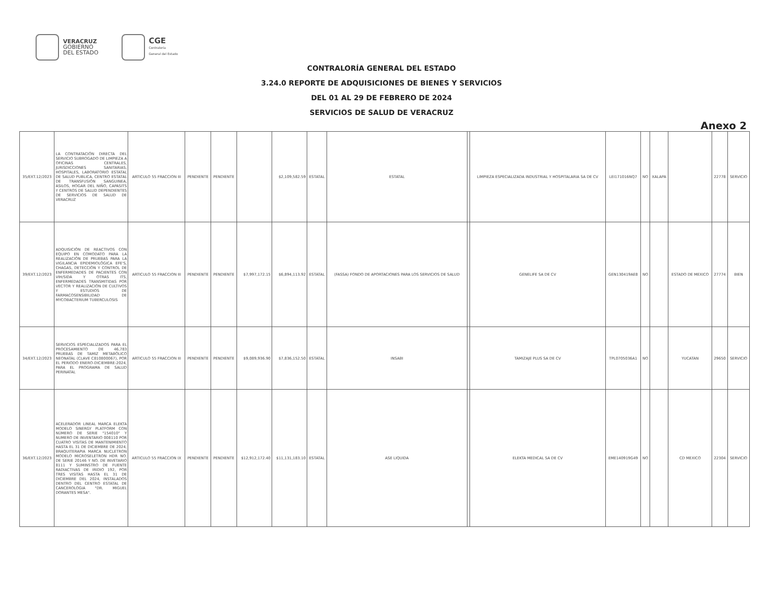VERACRUZ
GOBIERNO
DEL ESTADO
CGE
Contraloría
General del Estado
CONTRALORÍA GENERAL DEL ESTADO
3.24.0 REPORTE DE ADQUISICIONES DE BIENES Y SERVICIOS
DEL 01 AL 29 DE FEBRERO DE 2024
SERVICIOS DE SALUD DE VERACRUZ
Anexo 2
| 35/EXT.12/2023 | LA CONTRATACIÓN DIRECTA DEL SERVICIO SUBROGADO DE LIMPIEZA A OFICINAS CENTRALES, JURISDICCIONES SANITARIAS, HOSPITALES, LABORATORIO ESTATAL DE SALUD PUBLICA, CENTRO ESTATAL DE TRANSFUSIÓN SANGUINEA, ASILOS, HOGAR DEL NIÑO, CAPASITS Y CENTROS DE SALUD DEPENDIENTES DE SERVICIOS DE SALUD DE VERACRUZ | ARTICULO 55 FRACCION III | PENDIENTE | PENDIENTE | | $2,109,582.59 | ESTATAL | ESTATAL | | LIMPIEZA ESPECIALIZADA INDUSTRIAL Y HOSPITALARIA SA DE CV | LEI171016NQ7 | NO | XALAPA | | 22778 | SERVICIO |
| 39/EXT.12/2023 | ADQUISICIÓN DE REACTIVOS CON EQUIPO EN COMODATO PARA LA REALIZACIÓN DE PRUEBAS PARA LA VIGILANCIA EPIDEMIOLÓGICA EFE'S, CHAGAS, DETECCIÓN Y CONTROL DE ENFERMEDADES DE PACIENTES CON VIH/SIDA Y OTRAS ITS, ENFERMEDADES TRANSMITIDAS POR VECTOR Y REALIZACIÓN DE CULTIVOS Y ESTUDIOS DE FARMACOSENSIBILIDAD DE MYCOBACTERIUM TUBERCULOSIS | ARTICULO 55 FRACCION III | PENDIENTE | PENDIENTE | $7,997,172.15 | $6,894,113.92 | ESTATAL | (FASSA) FONDO DE APORTACIONES PARA LOS SERVICIOS DE SALUD | | GENELIFE SA DE CV | GEN130419AE8 | NO | | ESTADO DE MEXICO | 27774 | BIEN |
| 34/EXT.12/2023 | SERVICIOS ESPECIALIZADOS PARA EL PROCESAMIENTO DE 46,783 PRUEBAS DE TAMIZ METABÓLICO NEONATAL (CLAVE C810800067), POR EL PERIODO ENERO-DICIEMBRE-2024, PARA EL PROGRAMA DE SALUD PERINATAL | ARTICULO 55 FRACCION III | PENDIENTE | PENDIENTE | $9,089,936.90 | $7,836,152.50 | ESTATAL | INSABI | | TAMIZAJE PLUS SA DE CV | TPL0705036A1 | NO | | YUCATAN | 29650 | SERVICIO |
| 36/EXT.12/2023 | ACELERADOR LINEAL MARCA ELEKTA MODELO SINERGY PLATFORM CON NÚMERO DE SERIE "154010" Y NUMERO DE INVENTARIO 008110 POR CUATRO VISITAS DE MANTENIMIENTO HASTA EL 31 DE DICIEMBRE DE 2024, BRAQUITERAPIA MARCA NUCLETRON MODELO MICROSELETRON HDR NO. DE SERIE 20146 Y NO. DE INVETARIO 8111 Y SUMINSTRO DE FUENTE RADIACTIVAS DE IRIDIO 192, POR TRES VISITAS HASTA EL 31 DE DICIEMBRE DEL 2024, INSTALADOS DENTRO DEL CENTRO ESTATAL DE CANCEROLOGIA "DR. MIGUEL DORANTES MESA". | ARTICULO 55 FRACCION IX | PENDIENTE | PENDIENTE | $12,912,172.40 | $11,131,183.10 | ESTATAL | ASE LIQUIDA | | ELEKTA MEDICAL SA DE CV | EME140919G49 | NO | | CD MEXICO | 22304 | SERVICIO |